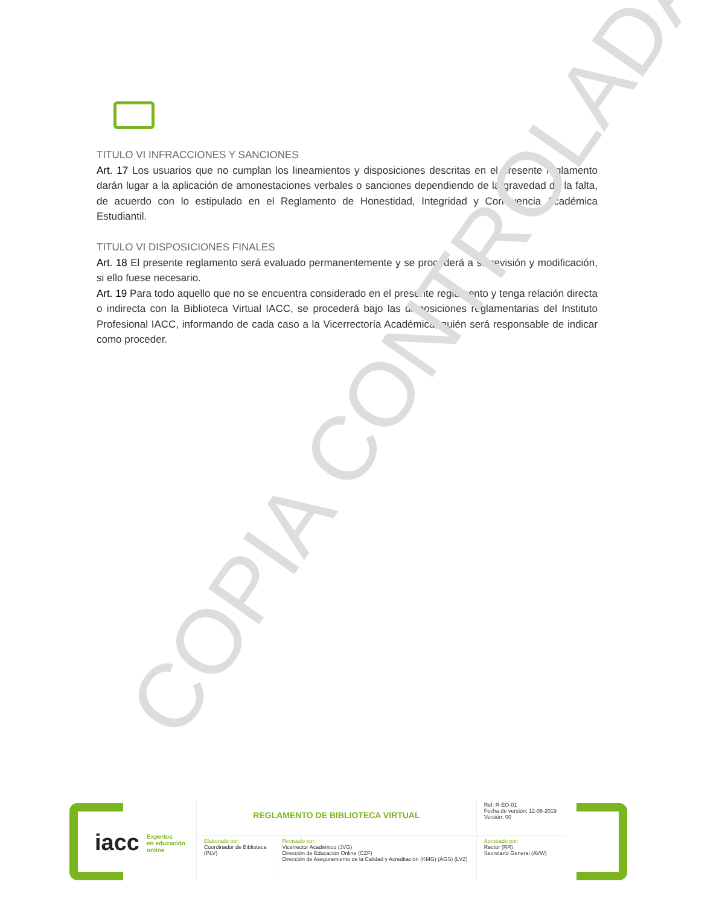TITULO VI INFRACCIONES Y SANCIONES
Art. 17 Los usuarios que no cumplan los lineamientos y disposiciones descritas en el presente reglamento darán lugar a la aplicación de amonestaciones verbales o sanciones dependiendo de la gravedad de la falta, de acuerdo con lo estipulado en el Reglamento de Honestidad, Integridad y Convivencia Académica Estudiantil.
TITULO VI DISPOSICIONES FINALES
Art. 18 El presente reglamento será evaluado permanentemente y se procederá a su revisión y modificación, si ello fuese necesario.
Art. 19 Para todo aquello que no se encuentra considerado en el presente reglamento y tenga relación directa o indirecta con la Biblioteca Virtual IACC, se procederá bajo las disposiciones reglamentarias del Instituto Profesional IACC, informando de cada caso a la Vicerrectoría Académica, quién será responsable de indicar como proceder.
COPIA CONTROLADA
iacc
Expertos
en educación
online
| REGLAMENTO DE BIBLIOTECA VIRTUAL | | Ref: R-EO-01 Fecha de versión: 12-08-2019 Versión: 00 |
| Elaborado por: Coordinador de Biblioteca (PLV) | Revisado por: Vicerrector Académico (JVG) Dirección de Educación Online (CZF) Dirección de Aseguramiento de la Calidad y Acreditación (KMG) (AGS) (LVZ) | Aprobado por: Rector (RR) Secretario General (AVW) |